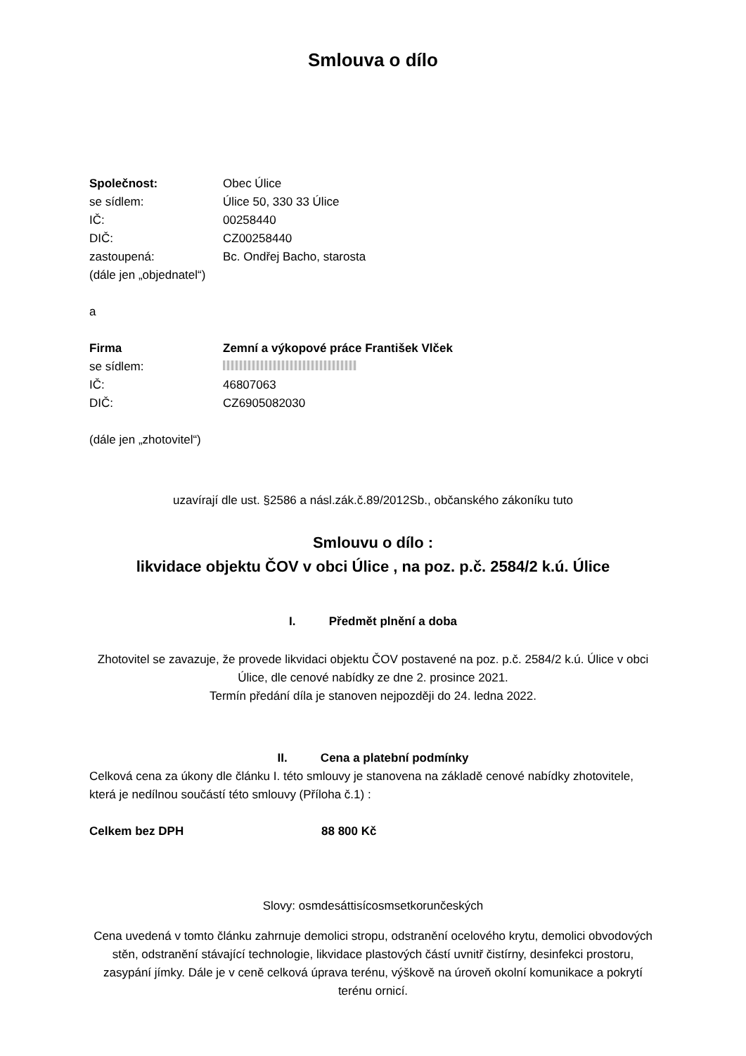Smlouva o dílo
Společnost: Obec Úlice
se sídlem: Úlice 50, 330 33 Úlice
IČ: 00258440
DIČ: CZ00258440
zastoupená: Bc. Ondřej Bacho, starosta
(dále jen „objednatel“)
a
Firma Zemní a výkopové práce František Vlček
se sídlem:
IČ: 46807063
DIČ: CZ6905082030
(dále jen „zhotovitel“)
uzavírají dle ust. §2586 a násl.zák.č.89/2012Sb., občanského zákoníku tuto
Smlouvu o dílo :
likvidace objektu ČOV v obci Úlice , na poz. p.č. 2584/2 k.ú. Úlice
I. Předmět plnění a doba
Zhotovitel se zavazuje, že provede likvidaci objektu ČOV postavené na poz. p.č. 2584/2 k.ú. Úlice v obci Úlice, dle cenové nabídky ze dne 2. prosince 2021.
Termín předání díla je stanoven nejpozději do 24. ledna 2022.
II. Cena a platební podmínky
Celková cena za úkony dle článku I. této smlouvy je stanovena na základě cenové nabídky zhotovitele, která je nedílnou součástí této smlouvy (Příloha č.1) :
Celkem bez DPH 88 800 Kč
Slovy: osmdesáttisícosmsetkorunčeských
Cena uvedená v tomto článku zahrnuje demolici stropu, odstranění ocelového krytu, demolici obvodových stěn, odstranění stávající technologie, likvidace plastových částí uvnitř čistírny, desinfekci prostoru, zasypání jímky. Dále je v ceně celková úprava terénu, výškově na úroveň okolní komunikace a pokrytí terénu ornicí.